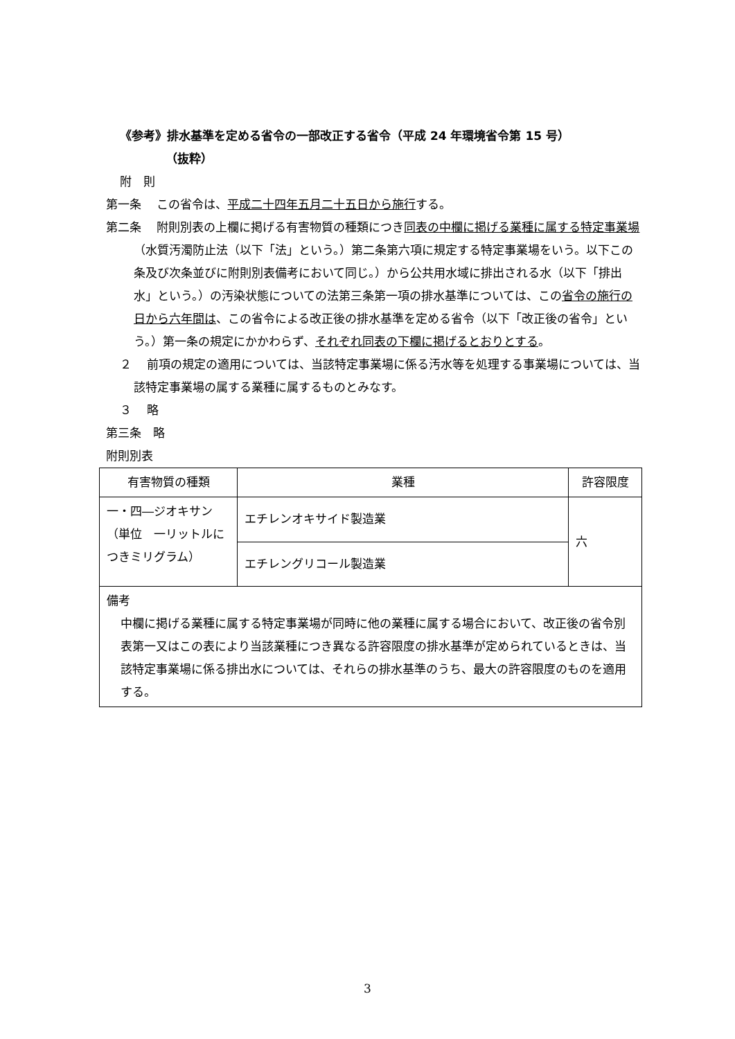《参考》排水基準を定める省令の一部改正する省令（平成 24 年環境省令第 15 号）
（抜粋）
附　則
第一条　 この省令は、平成二十四年五月二十五日から施行する。
第二条　 附則別表の上欄に掲げる有害物質の種類につき同表の中欄に掲げる業種に属する特定事業場（水質汚濁防止法（以下「法」という。）第二条第六項に規定する特定事業場をいう。以下この条及び次条並びに附則別表備考において同じ。）から公共用水域に排出される水（以下「排出水」という。）の汚染状態についての法第三条第一項の排水基準については、この省令の施行の日から六年間は、この省令による改正後の排水基準を定める省令（以下「改正後の省令」という。）第一条の規定にかかわらず、それぞれ同表の下欄に掲げるとおりとする。
２　 前項の規定の適用については、当該特定事業場に係る汚水等を処理する事業場については、当該特定事業場の属する業種に属するものとみなす。
３　 略
第三条　略
附則別表
| 有害物質の種類 | 業種 | 許容限度 |
| --- | --- | --- |
| 一・四―ジオキサン（単位 一リットルにつきミリグラム） | エチレンオキサイド製造業 | 六 |
| | エチレングリコール製造業 | |
| 備考 中欄に掲げる業種に属する特定事業場が同時に他の業種に属する場合において、改正後の省令別表第一又はこの表により当該業種につき異なる許容限度の排水基準が定められているときは、当該特定事業場に係る排出水については、それらの排水基準のうち、最大の許容限度のものを適用する。 | | |
3